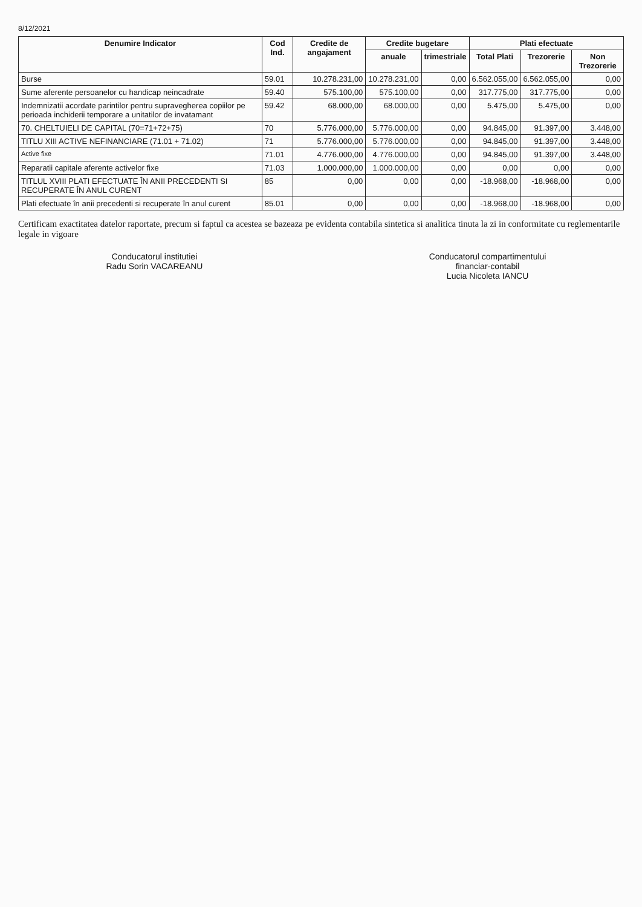8/12/2021
| Denumire Indicator | Cod Ind. | Credite de angajament | Credite bugetare | | Plati efectuate | | |
| --- | --- | --- | --- | --- | --- | --- | --- |
| | | | anuale | trimestriale | Total Plati | Trezorerie | Non Trezorerie |
| Burse | 59.01 | 10.278.231,00 | 10.278.231,00 | 0,00 | 6.562.055,00 | 6.562.055,00 | 0,00 |
| Sume aferente persoanelor cu handicap neincadrate | 59.40 | 575.100,00 | 575.100,00 | 0,00 | 317.775,00 | 317.775,00 | 0,00 |
| Indemnizatii acordate parintilor pentru supravegherea copiilor pe perioada inchiderii temporare a unitatilor de invatamant | 59.42 | 68.000,00 | 68.000,00 | 0,00 | 5.475,00 | 5.475,00 | 0,00 |
| 70. CHELTUIELI DE CAPITAL (70=71+72+75) | 70 | 5.776.000,00 | 5.776.000,00 | 0,00 | 94.845,00 | 91.397,00 | 3.448,00 |
| TITLU XIII ACTIVE NEFINANCIARE (71.01 + 71.02) | 71 | 5.776.000,00 | 5.776.000,00 | 0,00 | 94.845,00 | 91.397,00 | 3.448,00 |
| Active fixe | 71.01 | 4.776.000,00 | 4.776.000,00 | 0,00 | 94.845,00 | 91.397,00 | 3.448,00 |
| Reparatii capitale aferente activelor fixe | 71.03 | 1.000.000,00 | 1.000.000,00 | 0,00 | 0,00 | 0,00 | 0,00 |
| TITLUL XVIII PLATI EFECTUATE ÎN ANII PRECEDENTI SI RECUPERATE ÎN ANUL CURENT | 85 | 0,00 | 0,00 | 0,00 | -18.968,00 | -18.968,00 | 0,00 |
| Plati efectuate în anii precedenti si recuperate în anul curent | 85.01 | 0,00 | 0,00 | 0,00 | -18.968,00 | -18.968,00 | 0,00 |
Certificam exactitatea datelor raportate, precum si faptul ca acestea se bazeaza pe evidenta contabila sintetica si analitica tinuta la zi in conformitate cu reglementarile legale in vigoare
Conducatorul institutiei
Radu Sorin VACAREANU
Conducatorul compartimentului
financiar-contabil
Lucia Nicoleta IANCU